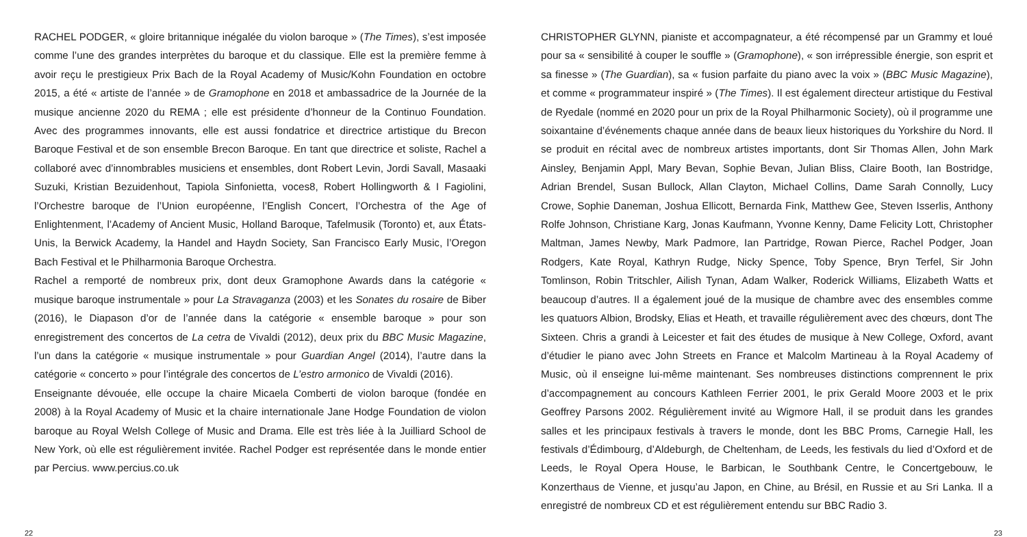RACHEL PODGER, « gloire britannique inégalée du violon baroque » (The Times), s’est imposée comme l’une des grandes interprètes du baroque et du classique. Elle est la première femme à avoir reçu le prestigieux Prix Bach de la Royal Academy of Music/Kohn Foundation en octobre 2015, a été « artiste de l’année » de Gramophone en 2018 et ambassadrice de la Journée de la musique ancienne 2020 du REMA ; elle est présidente d’honneur de la Continuo Foundation. Avec des programmes innovants, elle est aussi fondatrice et directrice artistique du Brecon Baroque Festival et de son ensemble Brecon Baroque. En tant que directrice et soliste, Rachel a collaboré avec d’innombrables musiciens et ensembles, dont Robert Levin, Jordi Savall, Masaaki Suzuki, Kristian Bezuidenhout, Tapiola Sinfonietta, voces8, Robert Hollingworth & I Fagiolini, l’Orchestre baroque de l’Union européenne, l’English Concert, l’Orchestra of the Age of Enlightenment, l’Academy of Ancient Music, Holland Baroque, Tafelmusik (Toronto) et, aux États-Unis, la Berwick Academy, la Handel and Haydn Society, San Francisco Early Music, l’Oregon Bach Festival et le Philharmonia Baroque Orchestra.
Rachel a remporté de nombreux prix, dont deux Gramophone Awards dans la catégorie « musique baroque instrumentale » pour La Stravaganza (2003) et les Sonates du rosaire de Biber (2016), le Diapason d’or de l’année dans la catégorie « ensemble baroque » pour son enregistrement des concertos de La cetra de Vivaldi (2012), deux prix du BBC Music Magazine, l’un dans la catégorie « musique instrumentale » pour Guardian Angel (2014), l’autre dans la catégorie « concerto » pour l’intégrale des concertos de L’estro armonico de Vivaldi (2016).
Enseignante dévouée, elle occupe la chaire Micaela Comberti de violon baroque (fondée en 2008) à la Royal Academy of Music et la chaire internationale Jane Hodge Foundation de violon baroque au Royal Welsh College of Music and Drama. Elle est très liée à la Juilliard School de New York, où elle est régulièrement invitée. Rachel Podger est représentée dans le monde entier par Percius. www.percius.co.uk
CHRISTOPHER GLYNN, pianiste et accompagnateur, a été récompensé par un Grammy et loué pour sa « sensibilité à couper le souffle » (Gramophone), « son irrépressible énergie, son esprit et sa finesse » (The Guardian), sa « fusion parfaite du piano avec la voix » (BBC Music Magazine), et comme « programmateur inspiré » (The Times). Il est également directeur artistique du Festival de Ryedale (nommé en 2020 pour un prix de la Royal Philharmonic Society), où il programme une soixantaine d’événements chaque année dans de beaux lieux historiques du Yorkshire du Nord. Il se produit en récital avec de nombreux artistes importants, dont Sir Thomas Allen, John Mark Ainsley, Benjamin Appl, Mary Bevan, Sophie Bevan, Julian Bliss, Claire Booth, Ian Bostridge, Adrian Brendel, Susan Bullock, Allan Clayton, Michael Collins, Dame Sarah Connolly, Lucy Crowe, Sophie Daneman, Joshua Ellicott, Bernarda Fink, Matthew Gee, Steven Isserlis, Anthony Rolfe Johnson, Christiane Karg, Jonas Kaufmann, Yvonne Kenny, Dame Felicity Lott, Christopher Maltman, James Newby, Mark Padmore, Ian Partridge, Rowan Pierce, Rachel Podger, Joan Rodgers, Kate Royal, Kathryn Rudge, Nicky Spence, Toby Spence, Bryn Terfel, Sir John Tomlinson, Robin Tritschler, Ailish Tynan, Adam Walker, Roderick Williams, Elizabeth Watts et beaucoup d’autres. Il a également joué de la musique de chambre avec des ensembles comme les quatuors Albion, Brodsky, Elias et Heath, et travaille régulièrement avec des chœurs, dont The Sixteen. Chris a grandi à Leicester et fait des études de musique à New College, Oxford, avant d’étudier le piano avec John Streets en France et Malcolm Martineau à la Royal Academy of Music, où il enseigne lui-même maintenant. Ses nombreuses distinctions comprennent le prix d’accompagnement au concours Kathleen Ferrier 2001, le prix Gerald Moore 2003 et le prix Geoffrey Parsons 2002. Régulièrement invité au Wigmore Hall, il se produit dans les grandes salles et les principaux festivals à travers le monde, dont les BBC Proms, Carnegie Hall, les festivals d’Édimbourg, d’Aldeburgh, de Cheltenham, de Leeds, les festivals du lied d’Oxford et de Leeds, le Royal Opera House, le Barbican, le Southbank Centre, le Concertgebouw, le Konzerthaus de Vienne, et jusqu’au Japon, en Chine, au Brésil, en Russie et au Sri Lanka. Il a enregistré de nombreux CD et est régulièrement entendu sur BBC Radio 3.
22 23